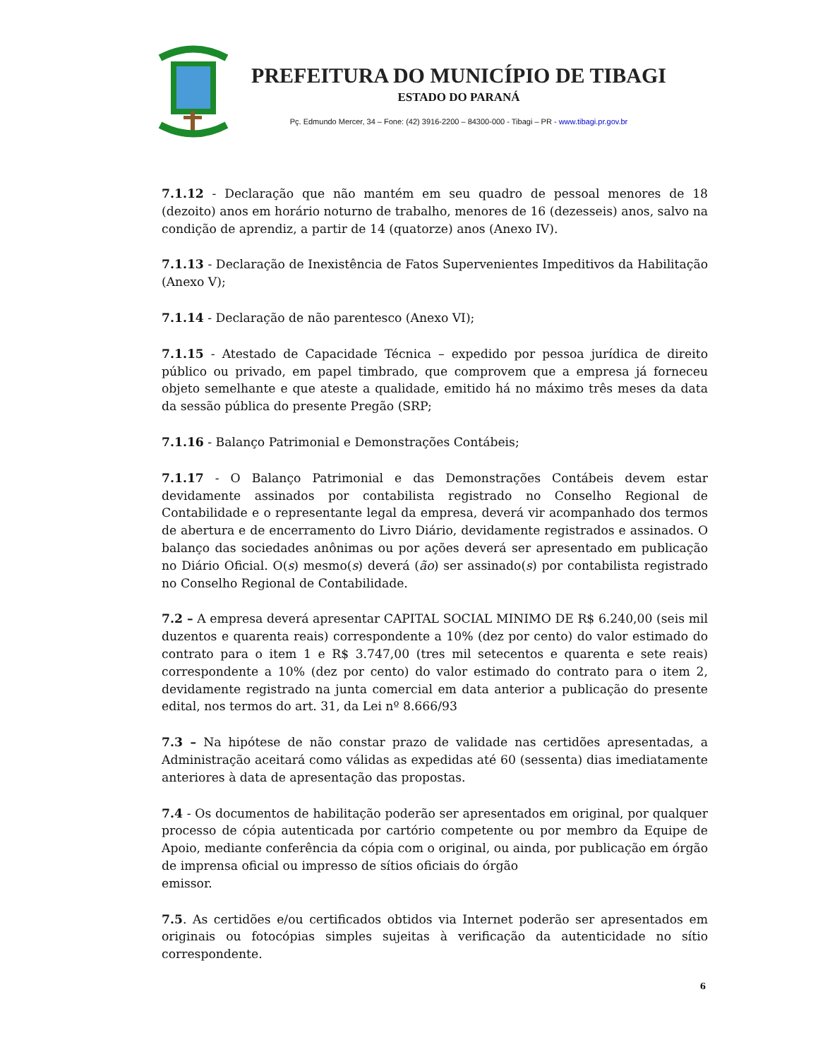PREFEITURA DO MUNICÍPIO DE TIBAGI
ESTADO DO PARANÁ
Pç. Edmundo Mercer, 34 – Fone: (42) 3916-2200 – 84300-000 - Tibagi – PR - www.tibagi.pr.gov.br
7.1.12 - Declaração que não mantém em seu quadro de pessoal menores de 18 (dezoito) anos em horário noturno de trabalho, menores de 16 (dezesseis) anos, salvo na condição de aprendiz, a partir de 14 (quatorze) anos (Anexo IV).
7.1.13 - Declaração de Inexistência de Fatos Supervenientes Impeditivos da Habilitação (Anexo V);
7.1.14 - Declaração de não parentesco (Anexo VI);
7.1.15 - Atestado de Capacidade Técnica – expedido por pessoa jurídica de direito público ou privado, em papel timbrado, que comprovem que a empresa já forneceu objeto semelhante e que ateste a qualidade, emitido há no máximo três meses da data da sessão pública do presente Pregão (SRP;
7.1.16 - Balanço Patrimonial e Demonstrações Contábeis;
7.1.17 - O Balanço Patrimonial e das Demonstrações Contábeis devem estar devidamente assinados por contabilista registrado no Conselho Regional de Contabilidade e o representante legal da empresa, deverá vir acompanhado dos termos de abertura e de encerramento do Livro Diário, devidamente registrados e assinados. O balanço das sociedades anônimas ou por ações deverá ser apresentado em publicação no Diário Oficial. O(s) mesmo(s) deverá (ão) ser assinado(s) por contabilista registrado no Conselho Regional de Contabilidade.
7.2 – A empresa deverá apresentar CAPITAL SOCIAL MINIMO DE R$ 6.240,00 (seis mil duzentos e quarenta reais) correspondente a 10% (dez por cento) do valor estimado do contrato para o item 1 e R$ 3.747,00 (tres mil setecentos e quarenta e sete reais) correspondente a 10% (dez por cento) do valor estimado do contrato para o item 2, devidamente registrado na junta comercial em data anterior a publicação do presente edital, nos termos do art. 31, da Lei nº 8.666/93
7.3 – Na hipótese de não constar prazo de validade nas certidões apresentadas, a Administração aceitará como válidas as expedidas até 60 (sessenta) dias imediatamente anteriores à data de apresentação das propostas.
7.4 - Os documentos de habilitação poderão ser apresentados em original, por qualquer processo de cópia autenticada por cartório competente ou por membro da Equipe de Apoio, mediante conferência da cópia com o original, ou ainda, por publicação em órgão de imprensa oficial ou impresso de sítios oficiais do órgão
emissor.
7.5. As certidões e/ou certificados obtidos via Internet poderão ser apresentados em originais ou fotocópias simples sujeitas à verificação da autenticidade no sítio correspondente.
6